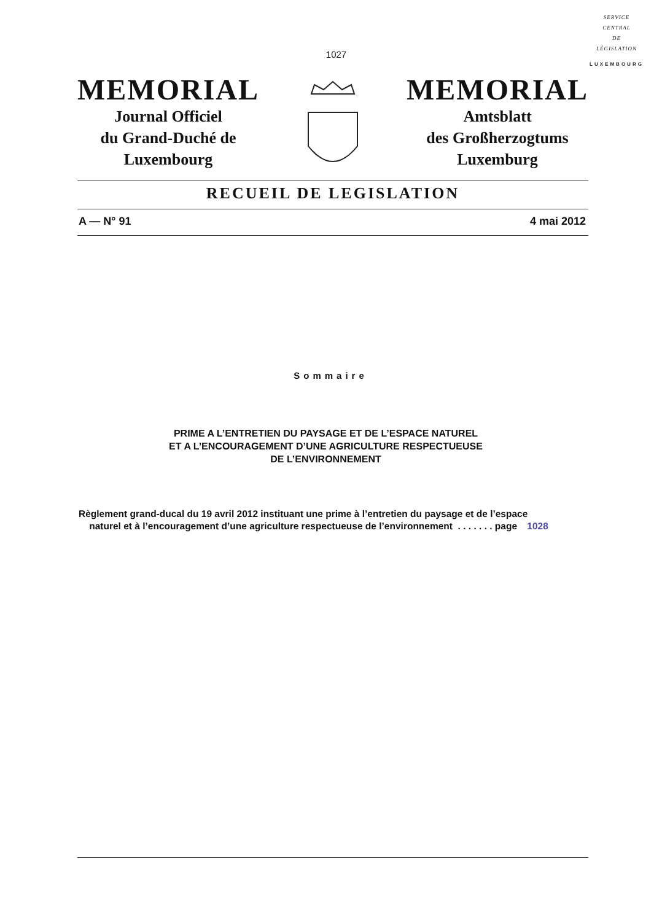SERVICE
CENTRAL
DE
LÉGISLATION
LUXEMBOURG
1027
MEMORIAL
Journal Officiel
du Grand-Duché de
Luxembourg
MEMORIAL
Amtsblatt
des Großherzogtums
Luxemburg
RECUEIL DE LEGISLATION
A — N° 91 4 mai 2012
Sommaire
PRIME A L’ENTRETIEN DU PAYSAGE ET DE L’ESPACE NATUREL
ET A L’ENCOURAGEMENT D’UNE AGRICULTURE RESPECTUEUSE
DE L’ENVIRONNEMENT
Règlement grand-ducal du 19 avril 2012 instituant une prime à l’entretien du paysage et de l’espace
naturel et à l’encouragement d’une agriculture respectueuse de l’environnement . . . . . . . page 1028